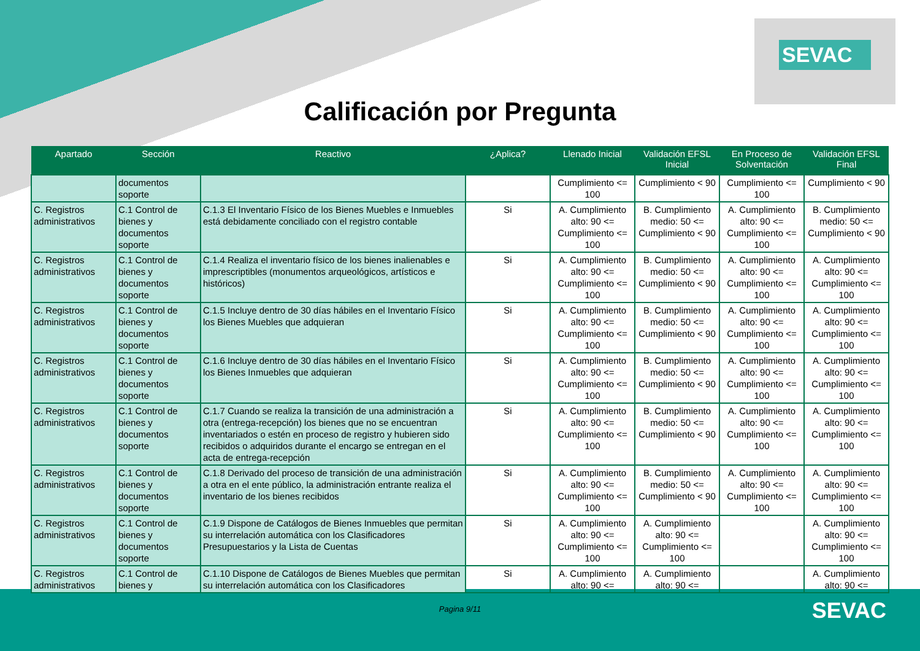SEVAC
Calificación por Pregunta
| Apartado | Sección | Reactivo | ¿Aplica? | Llenado Inicial | Validación EFSL Inicial | En Proceso de Solventación | Validación EFSL Final |
| --- | --- | --- | --- | --- | --- | --- | --- |
| | documentos soporte | | | Cumplimiento <= 100 | Cumplimiento < 90 | Cumplimiento <= 100 | Cumplimiento < 90 |
| C. Registros administrativos | C.1 Control de bienes y documentos soporte | C.1.3 El Inventario Físico de los Bienes Muebles e Inmuebles está debidamente conciliado con el registro contable | Si | A. Cumplimiento alto: 90 <= Cumplimiento <= 100 | B. Cumplimiento medio: 50 <= Cumplimiento < 90 | A. Cumplimiento alto: 90 <= Cumplimiento <= 100 | B. Cumplimiento medio: 50 <= Cumplimiento < 90 |
| C. Registros administrativos | C.1 Control de bienes y documentos soporte | C.1.4 Realiza el inventario físico de los bienes inalienables e imprescriptibles (monumentos arqueológicos, artísticos e históricos) | Si | A. Cumplimiento alto: 90 <= Cumplimiento <= 100 | B. Cumplimiento medio: 50 <= Cumplimiento < 90 | A. Cumplimiento alto: 90 <= Cumplimiento <= 100 | A. Cumplimiento alto: 90 <= Cumplimiento <= 100 |
| C. Registros administrativos | C.1 Control de bienes y documentos soporte | C.1.5 Incluye dentro de 30 días hábiles en el Inventario Físico los Bienes Muebles que adquieran | Si | A. Cumplimiento alto: 90 <= Cumplimiento <= 100 | B. Cumplimiento medio: 50 <= Cumplimiento < 90 | A. Cumplimiento alto: 90 <= Cumplimiento <= 100 | A. Cumplimiento alto: 90 <= Cumplimiento <= 100 |
| C. Registros administrativos | C.1 Control de bienes y documentos soporte | C.1.6 Incluye dentro de 30 días hábiles en el Inventario Físico los Bienes Inmuebles que adquieran | Si | A. Cumplimiento alto: 90 <= Cumplimiento <= 100 | B. Cumplimiento medio: 50 <= Cumplimiento < 90 | A. Cumplimiento alto: 90 <= Cumplimiento <= 100 | A. Cumplimiento alto: 90 <= Cumplimiento <= 100 |
| C. Registros administrativos | C.1 Control de bienes y documentos soporte | C.1.7 Cuando se realiza la transición de una administración a otra (entrega-recepción) los bienes que no se encuentran inventariados o estén en proceso de registro y hubieren sido recibidos o adquiridos durante el encargo se entregan en el acta de entrega-recepción | Si | A. Cumplimiento alto: 90 <= Cumplimiento <= 100 | B. Cumplimiento medio: 50 <= Cumplimiento < 90 | A. Cumplimiento alto: 90 <= Cumplimiento <= 100 | A. Cumplimiento alto: 90 <= Cumplimiento <= 100 |
| C. Registros administrativos | C.1 Control de bienes y documentos soporte | C.1.8 Derivado del proceso de transición de una administración a otra en el ente público, la administración entrante realiza el inventario de los bienes recibidos | Si | A. Cumplimiento alto: 90 <= Cumplimiento <= 100 | B. Cumplimiento medio: 50 <= Cumplimiento < 90 | A. Cumplimiento alto: 90 <= Cumplimiento <= 100 | A. Cumplimiento alto: 90 <= Cumplimiento <= 100 |
| C. Registros administrativos | C.1 Control de bienes y documentos soporte | C.1.9 Dispone de Catálogos de Bienes Inmuebles que permitan su interrelación automática con los Clasificadores Presupuestarios y la Lista de Cuentas | Si | A. Cumplimiento alto: 90 <= Cumplimiento <= 100 | A. Cumplimiento alto: 90 <= Cumplimiento <= 100 | | A. Cumplimiento alto: 90 <= Cumplimiento <= 100 |
| C. Registros administrativos | C.1 Control de bienes y | C.1.10 Dispone de Catálogos de Bienes Muebles que permitan su interrelación automática con los Clasificadores | Si | A. Cumplimiento alto: 90 <= | A. Cumplimiento alto: 90 <= | | A. Cumplimiento alto: 90 <= |
Pagina 9/11
SEVAC